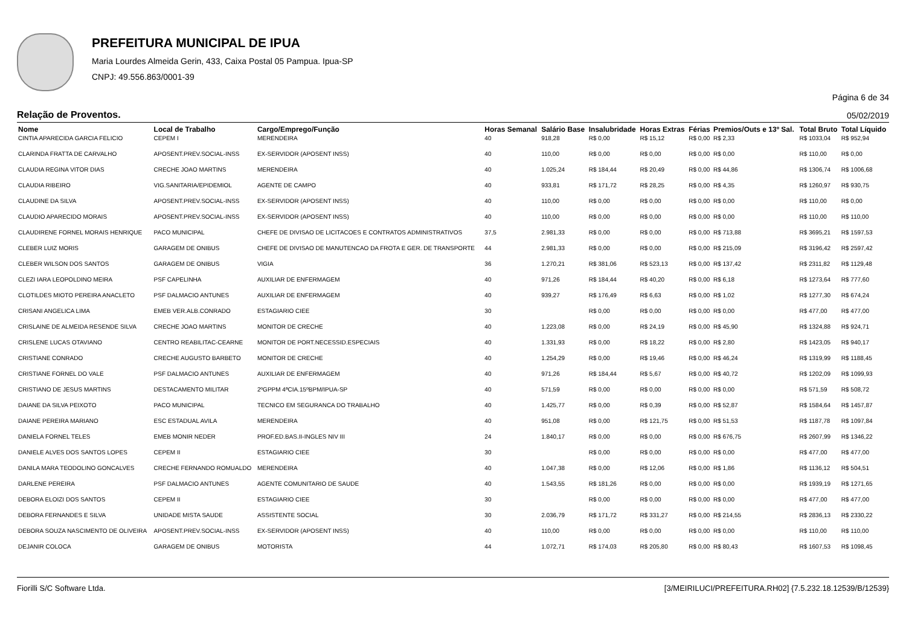PREFEITURA MUNICIPAL DE IPUA
Maria Lourdes Almeida Gerin, 433, Caixa Postal 05 Pampua. Ipua-SP
CNPJ: 49.556.863/0001-39
Página 6 de 34
Relação de Proventos. 05/02/2019
| Nome | Local de Trabalho | Cargo/Emprego/Função | Horas Semanal | Salário Base | Insalubridade | Horas Extras | Férias | Premios/Outs e 13º Sal. | Total Bruto | Total Líquido |
| --- | --- | --- | --- | --- | --- | --- | --- | --- | --- | --- |
| CINTIA APARECIDA GARCIA FELICIO | CEPEM I | MERENDEIRA | 40 | 918,28 | R$ 0,00 | R$ 15,12 | R$ 0,00 | R$ 2,33 | R$ 1033,04 | R$ 952,94 |
| CLARINDA FRATTA DE CARVALHO | APOSENT.PREV.SOCIAL-INSS | EX-SERVIDOR (APOSENT INSS) | 40 | 110,00 | R$ 0,00 | R$ 0,00 | R$ 0,00 | R$ 0,00 | R$ 110,00 | R$ 0,00 |
| CLAUDIA REGINA VITOR DIAS | CRECHE JOAO MARTINS | MERENDEIRA | 40 | 1.025,24 | R$ 184,44 | R$ 20,49 | R$ 0,00 | R$ 44,86 | R$ 1306,74 | R$ 1006,68 |
| CLAUDIA RIBEIRO | VIG.SANITARIA/EPIDEMIOL | AGENTE DE CAMPO | 40 | 933,81 | R$ 171,72 | R$ 28,25 | R$ 0,00 | R$ 4,35 | R$ 1260,97 | R$ 930,75 |
| CLAUDINE DA SILVA | APOSENT.PREV.SOCIAL-INSS | EX-SERVIDOR (APOSENT INSS) | 40 | 110,00 | R$ 0,00 | R$ 0,00 | R$ 0,00 | R$ 0,00 | R$ 110,00 | R$ 0,00 |
| CLAUDIO APARECIDO MORAIS | APOSENT.PREV.SOCIAL-INSS | EX-SERVIDOR (APOSENT INSS) | 40 | 110,00 | R$ 0,00 | R$ 0,00 | R$ 0,00 | R$ 0,00 | R$ 110,00 | R$ 110,00 |
| CLAUDIRENE FORNEL MORAIS HENRIQUE | PACO MUNICIPAL | CHEFE DE DIVISAO DE LICITACOES E CONTRATOS ADMINISTRATIVOS | 37,5 | 2.981,33 | R$ 0,00 | R$ 0,00 | R$ 0,00 | R$ 713,88 | R$ 3695,21 | R$ 1597,53 |
| CLEBER LUIZ MORIS | GARAGEM DE ONIBUS | CHEFE DE DIVISAO DE MANUTENCAO DA FROTA E GER. DE TRANSPORTE | 44 | 2.981,33 | R$ 0,00 | R$ 0,00 | R$ 0,00 | R$ 215,09 | R$ 3196,42 | R$ 2597,42 |
| CLEBER WILSON DOS SANTOS | GARAGEM DE ONIBUS | VIGIA | 36 | 1.270,21 | R$ 381,06 | R$ 523,13 | R$ 0,00 | R$ 137,42 | R$ 2311,82 | R$ 1129,48 |
| CLEZI IARA LEOPOLDINO MEIRA | PSF CAPELINHA | AUXILIAR DE ENFERMAGEM | 40 | 971,26 | R$ 184,44 | R$ 40,20 | R$ 0,00 | R$ 6,18 | R$ 1273,64 | R$ 777,60 |
| CLOTILDES MIOTO PEREIRA ANACLETO | PSF DALMACIO ANTUNES | AUXILIAR DE ENFERMAGEM | 40 | 939,27 | R$ 176,49 | R$ 6,63 | R$ 0,00 | R$ 1,02 | R$ 1277,30 | R$ 674,24 |
| CRISANI ANGELICA LIMA | EMEB VER.ALB.CONRADO | ESTAGIARIO CIEE | 30 | | R$ 0,00 | R$ 0,00 | R$ 0,00 | R$ 0,00 | R$ 477,00 | R$ 477,00 |
| CRISLAINE DE ALMEIDA RESENDE SILVA | CRECHE JOAO MARTINS | MONITOR DE CRECHE | 40 | 1.223,08 | R$ 0,00 | R$ 24,19 | R$ 0,00 | R$ 45,90 | R$ 1324,88 | R$ 924,71 |
| CRISLENE LUCAS OTAVIANO | CENTRO REABILITAC-CEARNE | MONITOR DE PORT.NECESSID.ESPECIAIS | 40 | 1.331,93 | R$ 0,00 | R$ 18,22 | R$ 0,00 | R$ 2,80 | R$ 1423,05 | R$ 940,17 |
| CRISTIANE CONRADO | CRECHE AUGUSTO BARBETO | MONITOR DE CRECHE | 40 | 1.254,29 | R$ 0,00 | R$ 19,46 | R$ 0,00 | R$ 46,24 | R$ 1319,99 | R$ 1188,45 |
| CRISTIANE FORNEL DO VALE | PSF DALMACIO ANTUNES | AUXILIAR DE ENFERMAGEM | 40 | 971,26 | R$ 184,44 | R$ 5,67 | R$ 0,00 | R$ 40,72 | R$ 1202,09 | R$ 1099,93 |
| CRISTIANO DE JESUS MARTINS | DESTACAMENTO MILITAR | 2ºGPPM 4ªCIA.15ºBPM/IPUA-SP | 40 | 571,59 | R$ 0,00 | R$ 0,00 | R$ 0,00 | R$ 0,00 | R$ 571,59 | R$ 508,72 |
| DAIANE DA SILVA PEIXOTO | PACO MUNICIPAL | TECNICO EM SEGURANCA DO TRABALHO | 40 | 1.425,77 | R$ 0,00 | R$ 0,39 | R$ 0,00 | R$ 52,87 | R$ 1584,64 | R$ 1457,87 |
| DAIANE PEREIRA MARIANO | ESC ESTADUAL AVILA | MERENDEIRA | 40 | 951,08 | R$ 0,00 | R$ 121,75 | R$ 0,00 | R$ 51,53 | R$ 1187,78 | R$ 1097,84 |
| DANIELA FORNEL TELES | EMEB MONIR NEDER | PROF.ED.BAS.II-INGLES NIV III | 24 | 1.840,17 | R$ 0,00 | R$ 0,00 | R$ 0,00 | R$ 676,75 | R$ 2607,99 | R$ 1346,22 |
| DANIELE ALVES DOS SANTOS LOPES | CEPEM II | ESTAGIARIO CIEE | 30 | | R$ 0,00 | R$ 0,00 | R$ 0,00 | R$ 0,00 | R$ 477,00 | R$ 477,00 |
| DANILA MARA TEODOLINO GONCALVES | CRECHE FERNANDO ROMUALDO | MERENDEIRA | 40 | 1.047,38 | R$ 0,00 | R$ 12,06 | R$ 0,00 | R$ 1,86 | R$ 1136,12 | R$ 504,51 |
| DARLENE PEREIRA | PSF DALMACIO ANTUNES | AGENTE COMUNITARIO DE SAUDE | 40 | 1.543,55 | R$ 181,26 | R$ 0,00 | R$ 0,00 | R$ 0,00 | R$ 1939,19 | R$ 1271,65 |
| DEBORA ELOIZI DOS SANTOS | CEPEM II | ESTAGIARIO CIEE | 30 | | R$ 0,00 | R$ 0,00 | R$ 0,00 | R$ 0,00 | R$ 477,00 | R$ 477,00 |
| DEBORA FERNANDES E SILVA | UNIDADE MISTA SAUDE | ASSISTENTE SOCIAL | 30 | 2.036,79 | R$ 171,72 | R$ 331,27 | R$ 0,00 | R$ 214,55 | R$ 2836,13 | R$ 2330,22 |
| DEBORA SOUZA NASCIMENTO DE OLIVEIRA | APOSENT.PREV.SOCIAL-INSS | EX-SERVIDOR (APOSENT INSS) | 40 | 110,00 | R$ 0,00 | R$ 0,00 | R$ 0,00 | R$ 0,00 | R$ 110,00 | R$ 110,00 |
| DEJANIR COLOCA | GARAGEM DE ONIBUS | MOTORISTA | 44 | 1.072,71 | R$ 174,03 | R$ 205,80 | R$ 0,00 | R$ 80,43 | R$ 1607,53 | R$ 1098,45 |
Fiorilli S/C Software Ltda. [3/MEIRILUCI/PREFEITURA.RH02] {7.5.232.18.12539/B/12539}